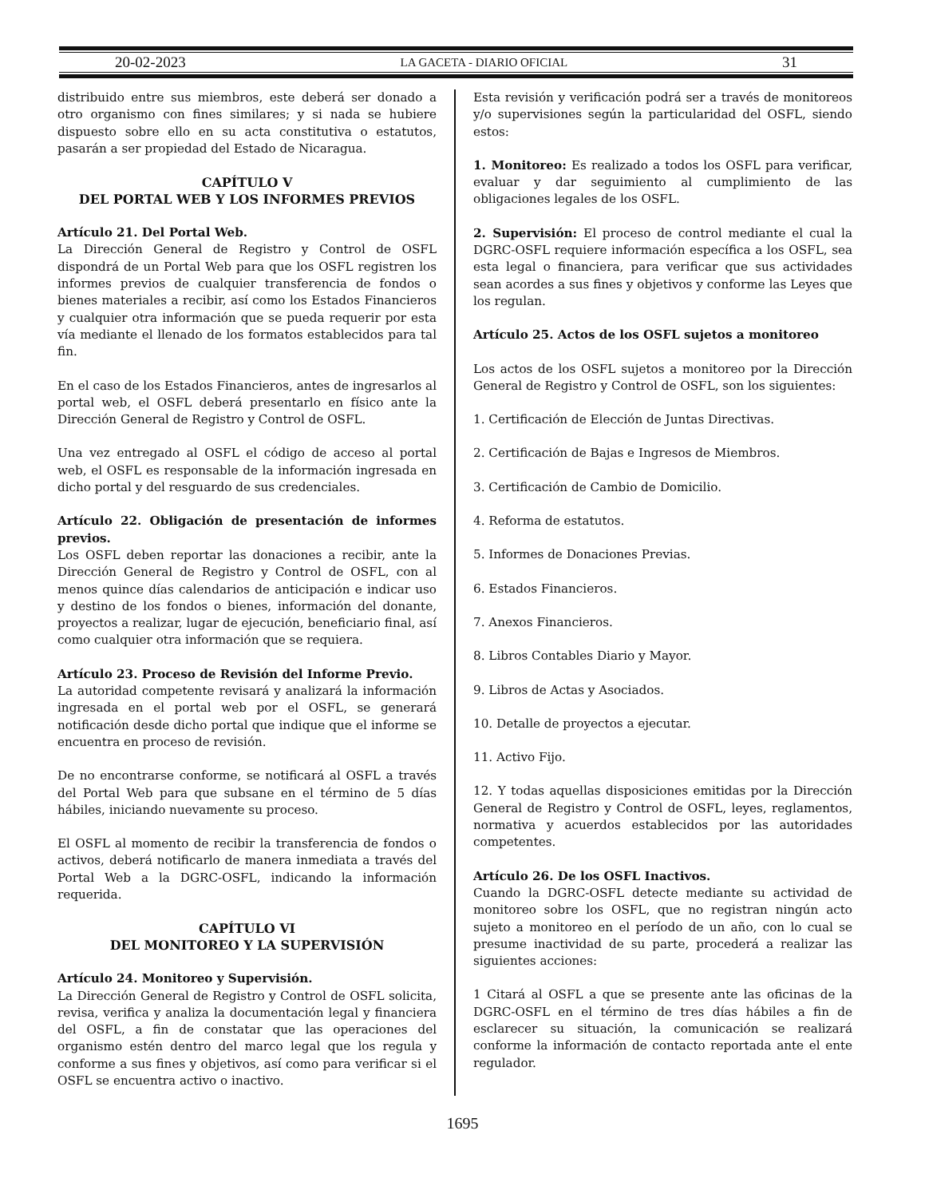20-02-2023 LA GACETA - DIARIO OFICIAL 31
distribuido entre sus miembros, este deberá ser donado a otro organismo con fines similares; y si nada se hubiere dispuesto sobre ello en su acta constitutiva o estatutos, pasarán a ser propiedad del Estado de Nicaragua.
CAPÍTULO V
DEL PORTAL WEB Y LOS INFORMES PREVIOS
Artículo 21. Del Portal Web.
La Dirección General de Registro y Control de OSFL dispondrá de un Portal Web para que los OSFL registren los informes previos de cualquier transferencia de fondos o bienes materiales a recibir, así como los Estados Financieros y cualquier otra información que se pueda requerir por esta vía mediante el llenado de los formatos establecidos para tal fin.
En el caso de los Estados Financieros, antes de ingresarlos al portal web, el OSFL deberá presentarlo en físico ante la Dirección General de Registro y Control de OSFL.
Una vez entregado al OSFL el código de acceso al portal web, el OSFL es responsable de la información ingresada en dicho portal y del resguardo de sus credenciales.
Artículo 22. Obligación de presentación de informes previos.
Los OSFL deben reportar las donaciones a recibir, ante la Dirección General de Registro y Control de OSFL, con al menos quince días calendarios de anticipación e indicar uso y destino de los fondos o bienes, información del donante, proyectos a realizar, lugar de ejecución, beneficiario final, así como cualquier otra información que se requiera.
Artículo 23. Proceso de Revisión del Informe Previo.
La autoridad competente revisará y analizará la información ingresada en el portal web por el OSFL, se generará notificación desde dicho portal que indique que el informe se encuentra en proceso de revisión.
De no encontrarse conforme, se notificará al OSFL a través del Portal Web para que subsane en el término de 5 días hábiles, iniciando nuevamente su proceso.
El OSFL al momento de recibir la transferencia de fondos o activos, deberá notificarlo de manera inmediata a través del Portal Web a la DGRC-OSFL, indicando la información requerida.
CAPÍTULO VI
DEL MONITOREO Y LA SUPERVISIÓN
Artículo 24. Monitoreo y Supervisión.
La Dirección General de Registro y Control de OSFL solicita, revisa, verifica y analiza la documentación legal y financiera del OSFL, a fin de constatar que las operaciones del organismo estén dentro del marco legal que los regula y conforme a sus fines y objetivos, así como para verificar si el OSFL se encuentra activo o inactivo.
Esta revisión y verificación podrá ser a través de monitoreos y/o supervisiones según la particularidad del OSFL, siendo estos:
1. Monitoreo: Es realizado a todos los OSFL para verificar, evaluar y dar seguimiento al cumplimiento de las obligaciones legales de los OSFL.
2. Supervisión: El proceso de control mediante el cual la DGRC-OSFL requiere información específica a los OSFL, sea esta legal o financiera, para verificar que sus actividades sean acordes a sus fines y objetivos y conforme las Leyes que los regulan.
Artículo 25. Actos de los OSFL sujetos a monitoreo
Los actos de los OSFL sujetos a monitoreo por la Dirección General de Registro y Control de OSFL, son los siguientes:
1. Certificación de Elección de Juntas Directivas.
2. Certificación de Bajas e Ingresos de Miembros.
3. Certificación de Cambio de Domicilio.
4. Reforma de estatutos.
5. Informes de Donaciones Previas.
6. Estados Financieros.
7. Anexos Financieros.
8. Libros Contables Diario y Mayor.
9. Libros de Actas y Asociados.
10. Detalle de proyectos a ejecutar.
11. Activo Fijo.
12. Y todas aquellas disposiciones emitidas por la Dirección General de Registro y Control de OSFL, leyes, reglamentos, normativa y acuerdos establecidos por las autoridades competentes.
Artículo 26. De los OSFL Inactivos.
Cuando la DGRC-OSFL detecte mediante su actividad de monitoreo sobre los OSFL, que no registran ningún acto sujeto a monitoreo en el período de un año, con lo cual se presume inactividad de su parte, procederá a realizar las siguientes acciones:
1 Citará al OSFL a que se presente ante las oficinas de la DGRC-OSFL en el término de tres días hábiles a fin de esclarecer su situación, la comunicación se realizará conforme la información de contacto reportada ante el ente regulador.
1695